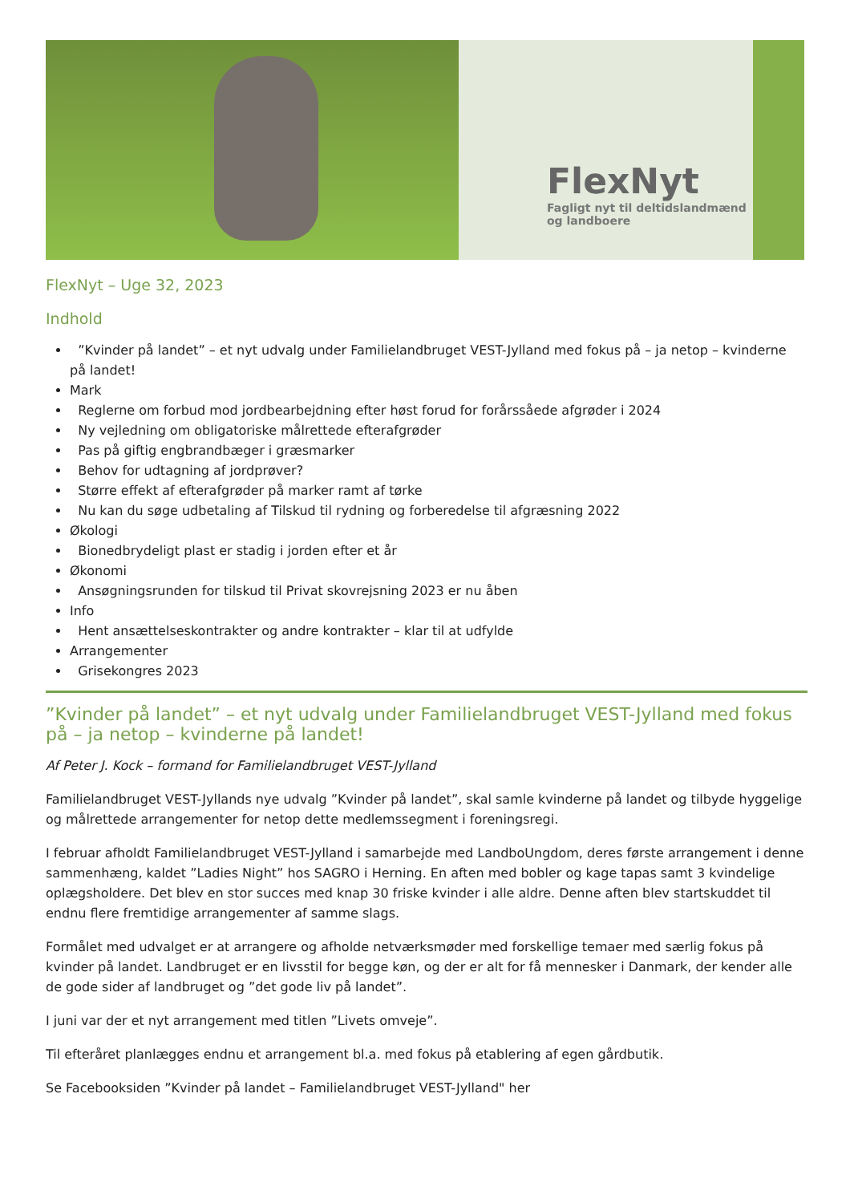FlexNyt
Fagligt nyt til deltidslandmænd
og landboere
FlexNyt – Uge 32, 2023
Indhold
”Kvinder på landet” – et nyt udvalg under Familielandbruget VEST-Jylland med fokus på – ja netop – kvinderne på landet!
Mark
Reglerne om forbud mod jordbearbejdning efter høst forud for forårssåede afgrøder i 2024
Ny vejledning om obligatoriske målrettede efterafgrøder
Pas på giftig engbrandbæger i græsmarker
Behov for udtagning af jordprøver?
Større effekt af efterafgrøder på marker ramt af tørke
Nu kan du søge udbetaling af Tilskud til rydning og forberedelse til afgræsning 2022
Økologi
Bionedbrydeligt plast er stadig i jorden efter et år
Økonomi
Ansøgningsrunden for tilskud til Privat skovrejsning 2023 er nu åben
Info
Hent ansættelseskontrakter og andre kontrakter – klar til at udfylde
Arrangementer
Grisekongres 2023
”Kvinder på landet” – et nyt udvalg under Familielandbruget VEST-Jylland med fokus på – ja netop – kvinderne på landet!
Af Peter J. Kock – formand for Familielandbruget VEST-Jylland
Familielandbruget VEST-Jyllands nye udvalg ”Kvinder på landet”, skal samle kvinderne på landet og tilbyde hyggelige og målrettede arrangementer for netop dette medlemssegment i foreningsregi.
I februar afholdt Familielandbruget VEST-Jylland i samarbejde med LandboUngdom, deres første arrangement i denne sammenhæng, kaldet ”Ladies Night” hos SAGRO i Herning. En aften med bobler og kage tapas samt 3 kvindelige oplægsholdere. Det blev en stor succes med knap 30 friske kvinder i alle aldre. Denne aften blev startskuddet til endnu flere fremtidige arrangementer af samme slags.
Formålet med udvalget er at arrangere og afholde netværksmøder med forskellige temaer med særlig fokus på kvinder på landet. Landbruget er en livsstil for begge køn, og der er alt for få mennesker i Danmark, der kender alle de gode sider af landbruget og ”det gode liv på landet”.
I juni var der et nyt arrangement med titlen ”Livets omveje”.
Til efteråret planlægges endnu et arrangement bl.a. med fokus på etablering af egen gårdbutik.
Se Facebooksiden ”Kvinder på landet – Familielandbruget VEST-Jylland" her